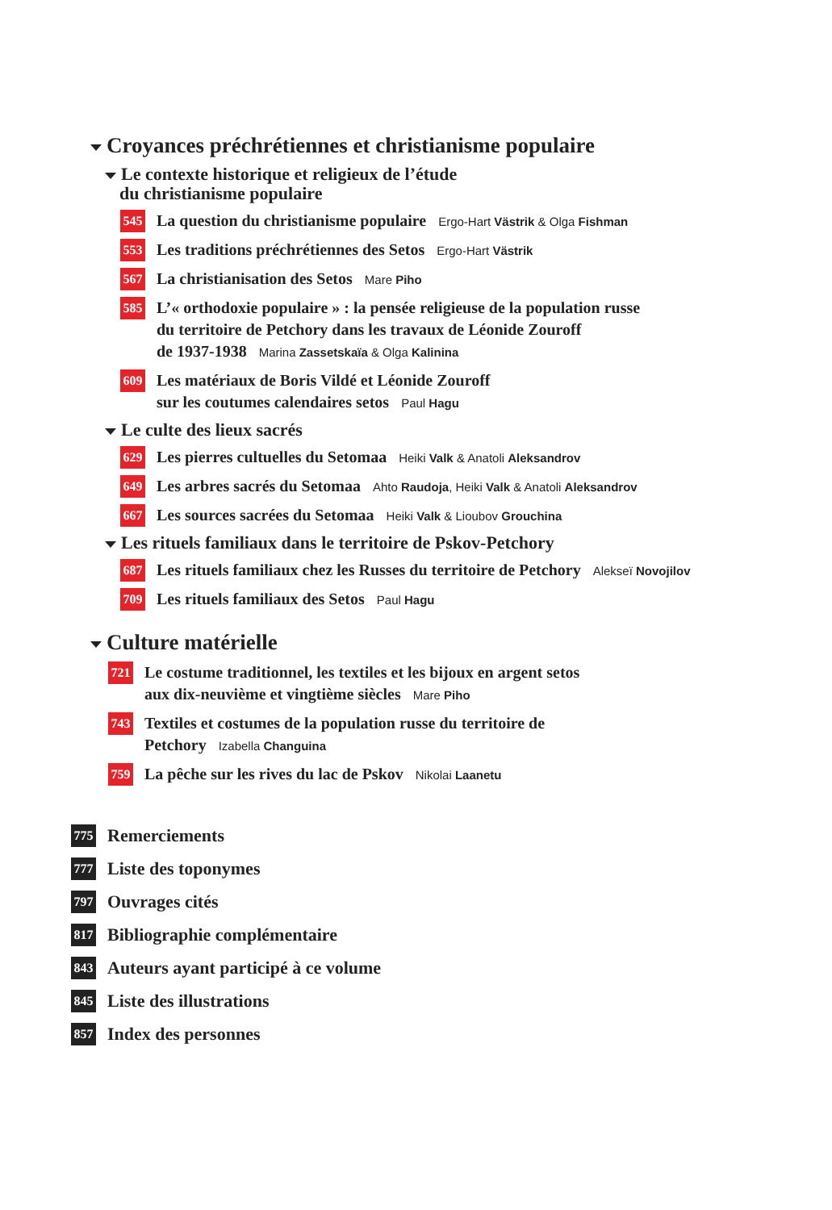Croyances préchrétiennes et christianisme populaire
Le contexte historique et religieux de l’étude
du christianisme populaire
545 La question du christianisme populaire Ergo-Hart Västrik & Olga Fishman
553 Les traditions préchrétiennes des Setos Ergo-Hart Västrik
567 La christianisation des Setos Mare Piho
585 L’« orthodoxie populaire » : la pensée religieuse de la population russe
du territoire de Petchory dans les travaux de Léonide Zouroff
de 1937-1938 Marina Zassetskaïa & Olga Kalinina
609 Les matériaux de Boris Vildé et Léonide Zouroff
sur les coutumes calendaires setos Paul Hagu
Le culte des lieux sacrés
629 Les pierres cultuelles du Setomaa Heiki Valk & Anatoli Aleksandrov
649 Les arbres sacrés du Setomaa Ahto Raudoja, Heiki Valk & Anatoli Aleksandrov
667 Les sources sacrées du Setomaa Heiki Valk & Lioubov Grouchina
Les rituels familiaux dans le territoire de Pskov-Petchory
687 Les rituels familiaux chez les Russes du territoire de Petchory Alekseï Novojilov
709 Les rituels familiaux des Setos Paul Hagu
Culture matérielle
721 Le costume traditionnel, les textiles et les bijoux en argent setos
aux dix-neuvième et vingtième siècles Mare Piho
743 Textiles et costumes de la population russe du territoire de
Petchory Izabella Changuina
759 La pêche sur les rives du lac de Pskov Nikolai Laanetu
775 Remerciements
777 Liste des toponymes
797 Ouvrages cités
817 Bibliographie complémentaire
843 Auteurs ayant participé à ce volume
845 Liste des illustrations
857 Index des personnes